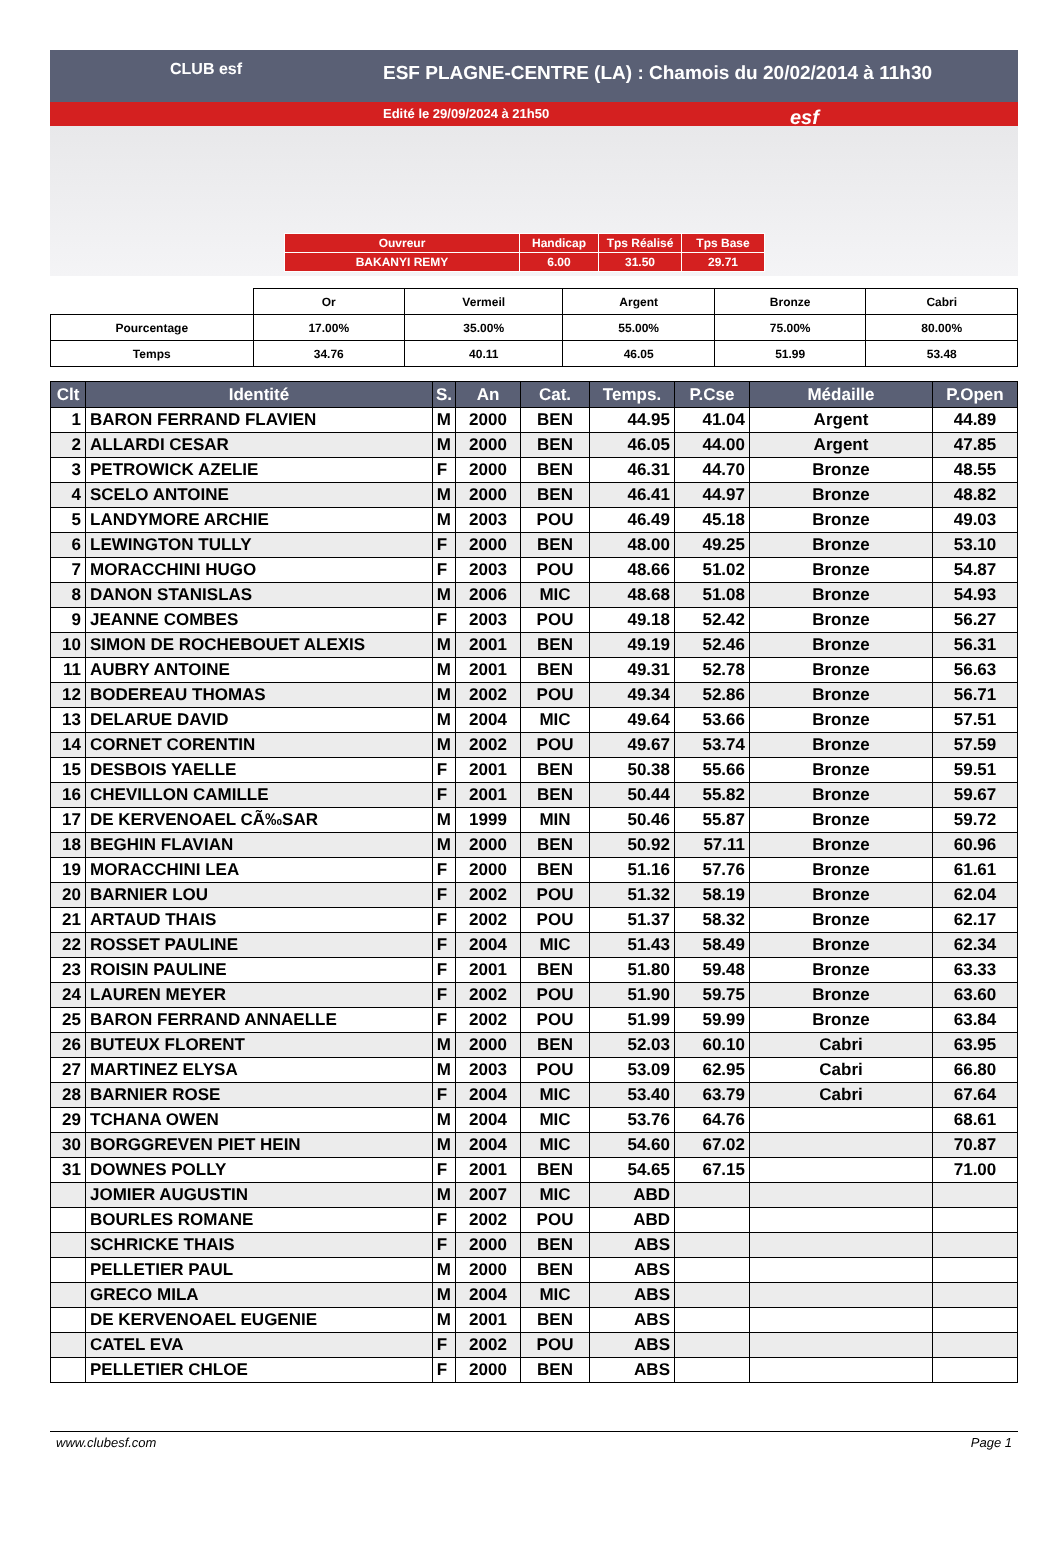CLUB esf
ESF PLAGNE-CENTRE (LA) : Chamois du 20/02/2014 à 11h30
Edité le 29/09/2024 à 21h50
esf
| Ouvreur | Handicap | Tps Réalisé | Tps Base |
| BAKANYI REMY | 6.00 | 31.50 | 29.71 |
| | Or | Vermeil | Argent | Bronze | Cabri |
| Pourcentage | 17.00% | 35.00% | 55.00% | 75.00% | 80.00% |
| Temps | 34.76 | 40.11 | 46.05 | 51.99 | 53.48 |
| Clt | Identité | S. | An | Cat. | Temps. | P.Cse | Médaille | P.Open |
| --- | --- | --- | --- | --- | --- | --- | --- | --- |
| 1 | BARON FERRAND FLAVIEN | M | 2000 | BEN | 44.95 | 41.04 | Argent | 44.89 |
| 2 | ALLARDI CESAR | M | 2000 | BEN | 46.05 | 44.00 | Argent | 47.85 |
| 3 | PETROWICK AZELIE | F | 2000 | BEN | 46.31 | 44.70 | Bronze | 48.55 |
| 4 | SCELO ANTOINE | M | 2000 | BEN | 46.41 | 44.97 | Bronze | 48.82 |
| 5 | LANDYMORE ARCHIE | M | 2003 | POU | 46.49 | 45.18 | Bronze | 49.03 |
| 6 | LEWINGTON TULLY | F | 2000 | BEN | 48.00 | 49.25 | Bronze | 53.10 |
| 7 | MORACCHINI HUGO | F | 2003 | POU | 48.66 | 51.02 | Bronze | 54.87 |
| 8 | DANON STANISLAS | M | 2006 | MIC | 48.68 | 51.08 | Bronze | 54.93 |
| 9 | JEANNE COMBES | F | 2003 | POU | 49.18 | 52.42 | Bronze | 56.27 |
| 10 | SIMON DE ROCHEBOUET ALEXIS | M | 2001 | BEN | 49.19 | 52.46 | Bronze | 56.31 |
| 11 | AUBRY ANTOINE | M | 2001 | BEN | 49.31 | 52.78 | Bronze | 56.63 |
| 12 | BODEREAU THOMAS | M | 2002 | POU | 49.34 | 52.86 | Bronze | 56.71 |
| 13 | DELARUE DAVID | M | 2004 | MIC | 49.64 | 53.66 | Bronze | 57.51 |
| 14 | CORNET CORENTIN | M | 2002 | POU | 49.67 | 53.74 | Bronze | 57.59 |
| 15 | DESBOIS YAELLE | F | 2001 | BEN | 50.38 | 55.66 | Bronze | 59.51 |
| 16 | CHEVILLON CAMILLE | F | 2001 | BEN | 50.44 | 55.82 | Bronze | 59.67 |
| 17 | DE KERVENOAEL CÃ‰SAR | M | 1999 | MIN | 50.46 | 55.87 | Bronze | 59.72 |
| 18 | BEGHIN FLAVIAN | M | 2000 | BEN | 50.92 | 57.11 | Bronze | 60.96 |
| 19 | MORACCHINI LEA | F | 2000 | BEN | 51.16 | 57.76 | Bronze | 61.61 |
| 20 | BARNIER LOU | F | 2002 | POU | 51.32 | 58.19 | Bronze | 62.04 |
| 21 | ARTAUD THAIS | F | 2002 | POU | 51.37 | 58.32 | Bronze | 62.17 |
| 22 | ROSSET PAULINE | F | 2004 | MIC | 51.43 | 58.49 | Bronze | 62.34 |
| 23 | ROISIN PAULINE | F | 2001 | BEN | 51.80 | 59.48 | Bronze | 63.33 |
| 24 | LAUREN MEYER | F | 2002 | POU | 51.90 | 59.75 | Bronze | 63.60 |
| 25 | BARON FERRAND ANNAELLE | F | 2002 | POU | 51.99 | 59.99 | Bronze | 63.84 |
| 26 | BUTEUX FLORENT | M | 2000 | BEN | 52.03 | 60.10 | Cabri | 63.95 |
| 27 | MARTINEZ ELYSA | M | 2003 | POU | 53.09 | 62.95 | Cabri | 66.80 |
| 28 | BARNIER ROSE | F | 2004 | MIC | 53.40 | 63.79 | Cabri | 67.64 |
| 29 | TCHANA OWEN | M | 2004 | MIC | 53.76 | 64.76 | | 68.61 |
| 30 | BORGGREVEN PIET HEIN | M | 2004 | MIC | 54.60 | 67.02 | | 70.87 |
| 31 | DOWNES POLLY | F | 2001 | BEN | 54.65 | 67.15 | | 71.00 |
| | JOMIER AUGUSTIN | M | 2007 | MIC | ABD | | | |
| | BOURLES ROMANE | F | 2002 | POU | ABD | | | |
| | SCHRICKE THAIS | F | 2000 | BEN | ABS | | | |
| | PELLETIER PAUL | M | 2000 | BEN | ABS | | | |
| | GRECO MILA | M | 2004 | MIC | ABS | | | |
| | DE KERVENOAEL EUGENIE | M | 2001 | BEN | ABS | | | |
| | CATEL EVA | F | 2002 | POU | ABS | | | |
| | PELLETIER CHLOE | F | 2000 | BEN | ABS | | | |
www.clubesf.com Page 1